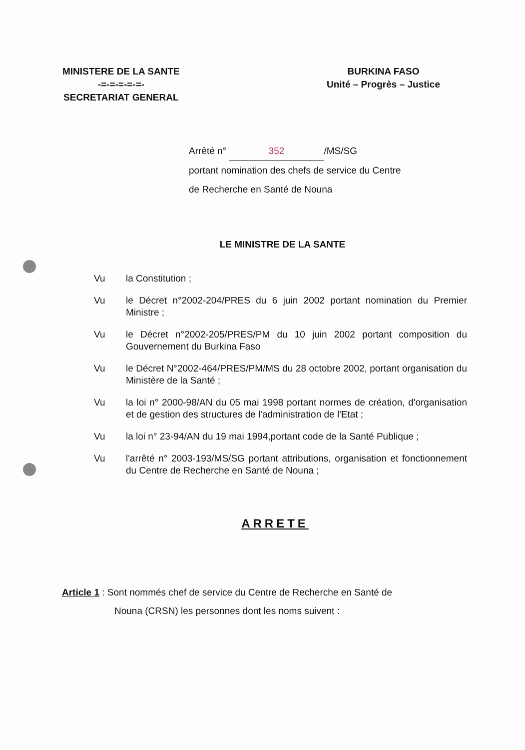MINISTERE DE LA SANTE
-=-=-=-=-=-
SECRETARIAT GENERAL
BURKINA FASO
Unité – Progrès – Justice
Arrêté n° 352 /MS/SG
portant nomination des chefs de service du Centre
de Recherche en Santé de Nouna
LE MINISTRE DE LA SANTE
Vu la Constitution ;
Vu le Décret n°2002-204/PRES du 6 juin 2002 portant nomination du Premier Ministre ;
Vu le Décret n°2002-205/PRES/PM du 10 juin 2002 portant composition du Gouvernement du Burkina Faso
Vu le Décret N°2002-464/PRES/PM/MS du 28 octobre 2002, portant organisation du Ministère de la Santé ;
Vu la loi n° 2000-98/AN du 05 mai 1998 portant normes de création, d'organisation et de gestion des structures de l'administration de l'Etat ;
Vu la loi n° 23-94/AN du 19 mai 1994,portant code de la Santé Publique ;
Vu l'arrêté n° 2003-193/MS/SG portant attributions, organisation et fonctionnement du Centre de Recherche en Santé de Nouna ;
ARRETE
Article 1 : Sont nommés chef de service du Centre de Recherche en Santé de
Nouna (CRSN) les personnes dont les noms suivent :